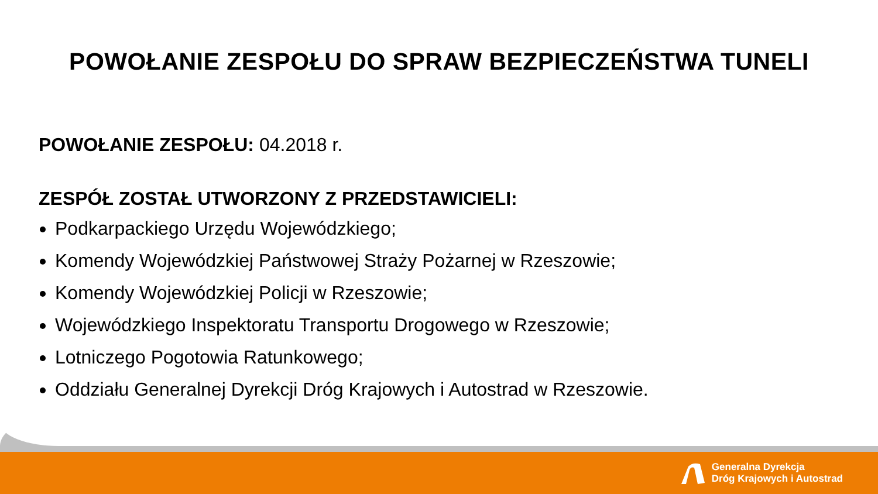POWOŁANIE ZESPOŁU DO SPRAW BEZPIECZEŃSTWA TUNELI
POWOŁANIE ZESPOŁU: 04.2018 r.
ZESPÓŁ ZOSTAŁ UTWORZONY Z PRZEDSTAWICIELI:
Podkarpackiego Urzędu Wojewódzkiego;
Komendy Wojewódzkiej Państwowej Straży Pożarnej w Rzeszowie;
Komendy Wojewódzkiej Policji w Rzeszowie;
Wojewódzkiego Inspektoratu Transportu Drogowego w Rzeszowie;
Lotniczego Pogotowia Ratunkowego;
Oddziału Generalnej Dyrekcji Dróg Krajowych i Autostrad w Rzeszowie.
Generalna Dyrekcja
Dróg Krajowych i Autostrad